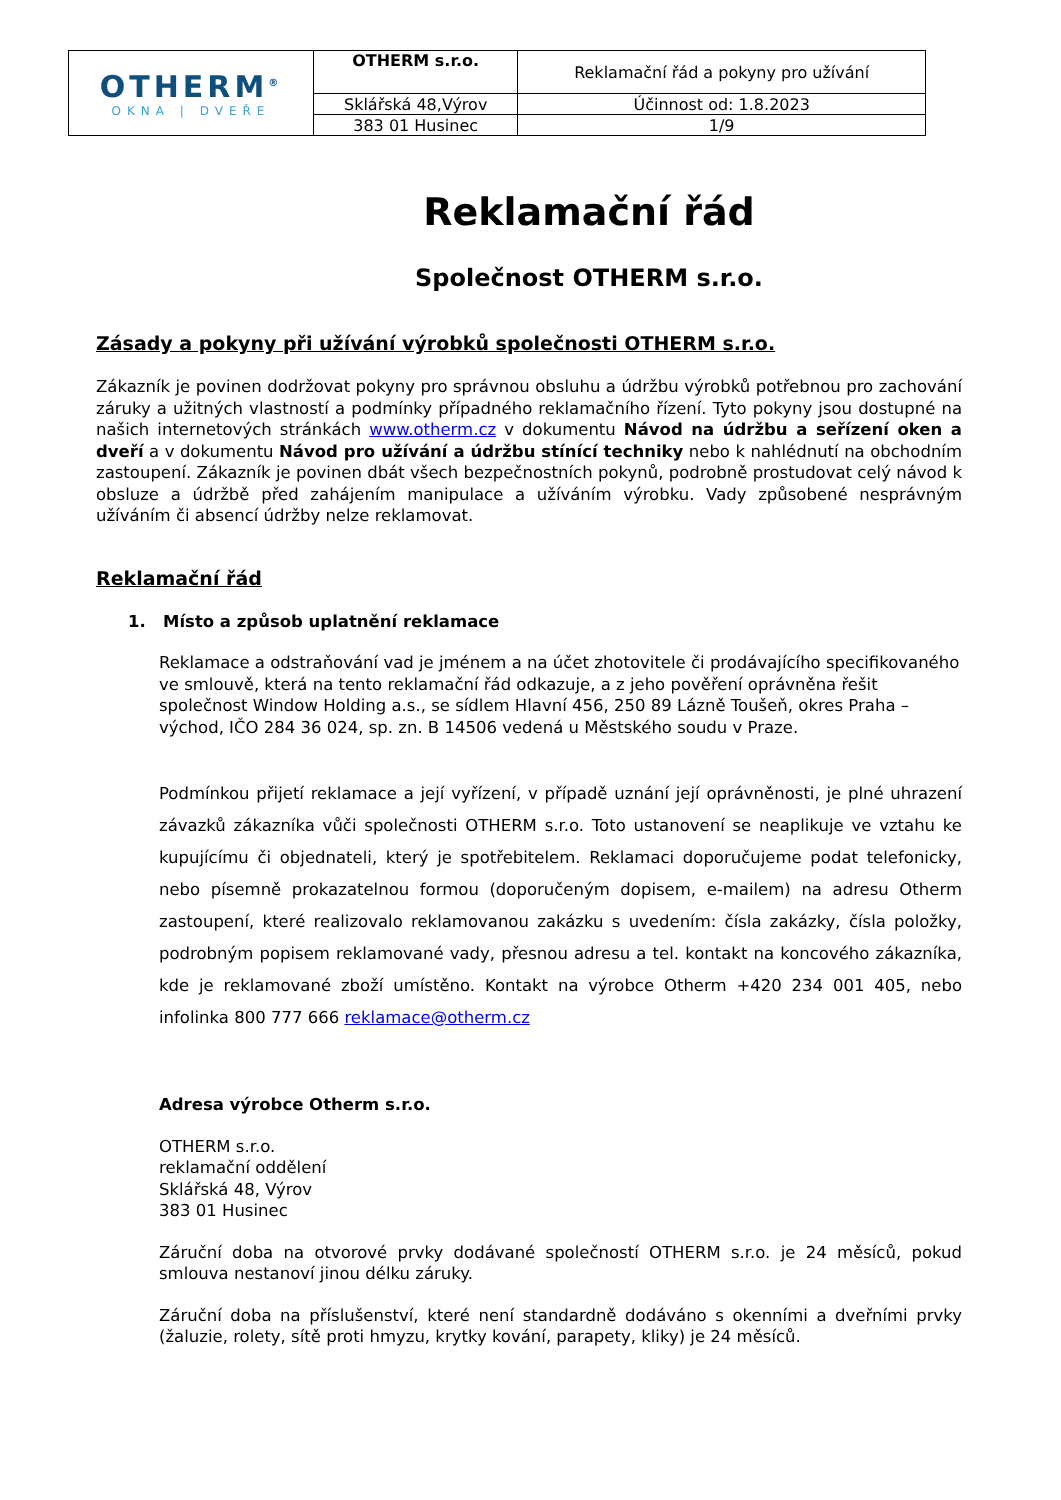| OTHERM<sup>®</sup> OKNA / DVEŘE | OTHERM s.r.o. | Reklamační řád a pokyny pro užívání |
| | Sklářská 48,Výrov | Účinnost od: 1.8.2023 |
| | 383 01 Husinec | 1/9 |
Reklamační řád
Společnost OTHERM s.r.o.
Zásady a pokyny při užívání výrobků společnosti OTHERM s.r.o.
Zákazník je povinen dodržovat pokyny pro správnou obsluhu a údržbu výrobků potřebnou pro zachování záruky a užitných vlastností a podmínky případného reklamačního řízení. Tyto pokyny jsou dostupné na našich internetových stránkách www.otherm.cz v dokumentu Návod na údržbu a seřízení oken a dveří a v dokumentu Návod pro užívání a údržbu stínící techniky nebo k nahlédnutí na obchodním zastoupení. Zákazník je povinen dbát všech bezpečnostních pokynů, podrobně prostudovat celý návod k obsluze a údržbě před zahájením manipulace a užíváním výrobku. Vady způsobené nesprávným užíváním či absencí údržby nelze reklamovat.
Reklamační řád
1. Místo a způsob uplatnění reklamace
Reklamace a odstraňování vad je jménem a na účet zhotovitele či prodávajícího specifikovaného ve smlouvě, která na tento reklamační řád odkazuje, a z jeho pověření oprávněna řešit společnost Window Holding a.s., se sídlem Hlavní 456, 250 89 Lázně Toušeň, okres Praha – východ, IČO 284 36 024, sp. zn. B 14506 vedená u Městského soudu v Praze.
Podmínkou přijetí reklamace a její vyřízení, v případě uznání její oprávněnosti, je plné uhrazení závazků zákazníka vůči společnosti OTHERM s.r.o. Toto ustanovení se neaplikuje ve vztahu ke kupujícímu či objednateli, který je spotřebitelem. Reklamaci doporučujeme podat telefonicky, nebo písemně prokazatelnou formou (doporučeným dopisem, e-mailem) na adresu Otherm zastoupení, které realizovalo reklamovanou zakázku s uvedením: čísla zakázky, čísla položky, podrobným popisem reklamované vady, přesnou adresu a tel. kontakt na koncového zákazníka, kde je reklamované zboží umístěno. Kontakt na výrobce Otherm +420 234 001 405, nebo infolinka 800 777 666 reklamace@otherm.cz
Adresa výrobce Otherm s.r.o.
OTHERM s.r.o.
reklamační oddělení
Sklářská 48, Výrov
383 01 Husinec
Záruční doba na otvorové prvky dodávané společností OTHERM s.r.o. je 24 měsíců, pokud smlouva nestanoví jinou délku záruky.
Záruční doba na příslušenství, které není standardně dodáváno s okenními a dveřními prvky (žaluzie, rolety, sítě proti hmyzu, krytky kování, parapety, kliky) je 24 měsíců.